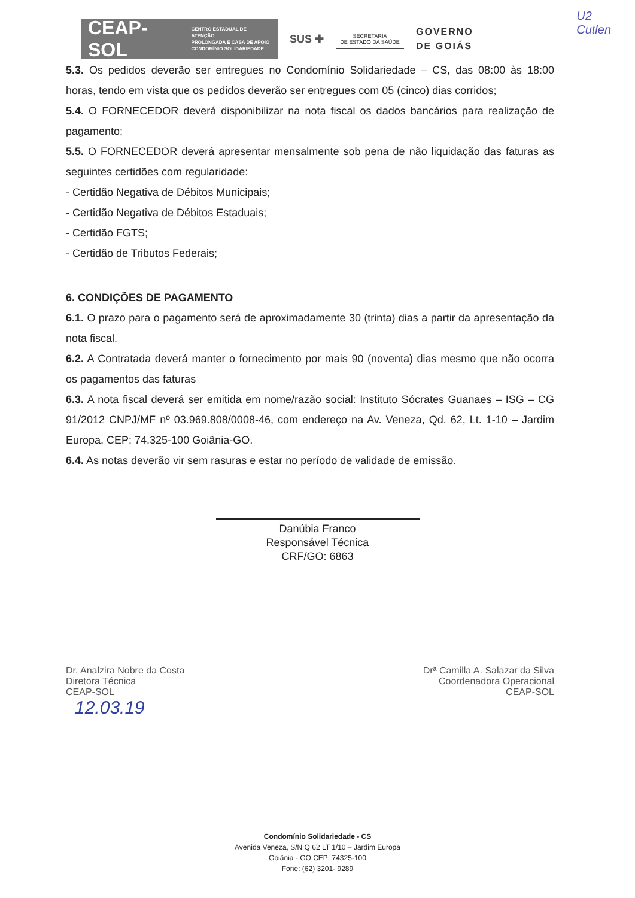CEAP-SOL CENTRO ESTADUAL DE ATENÇÃO
PROLONGADA E CASA DE APOIO
CONDOMÍNIO SOLIDARIEDADE
SUS ✚
SECRETARIA
DE ESTADO DA SAÚDE
GOVERNO
DE GOIÁS
U2
Cutlen
5.3. Os pedidos deverão ser entregues no Condomínio Solidariedade – CS, das 08:00 às 18:00 horas, tendo em vista que os pedidos deverão ser entregues com 05 (cinco) dias corridos;
5.4. O FORNECEDOR deverá disponibilizar na nota fiscal os dados bancários para realização de pagamento;
5.5. O FORNECEDOR deverá apresentar mensalmente sob pena de não liquidação das faturas as seguintes certidões com regularidade:
- Certidão Negativa de Débitos Municipais;
- Certidão Negativa de Débitos Estaduais;
- Certidão FGTS;
- Certidão de Tributos Federais;
6. CONDIÇÕES DE PAGAMENTO
6.1. O prazo para o pagamento será de aproximadamente 30 (trinta) dias a partir da apresentação da nota fiscal.
6.2. A Contratada deverá manter o fornecimento por mais 90 (noventa) dias mesmo que não ocorra os pagamentos das faturas
6.3. A nota fiscal deverá ser emitida em nome/razão social: Instituto Sócrates Guanaes – ISG – CG 91/2012 CNPJ/MF nº 03.969.808/0008-46, com endereço na Av. Veneza, Qd. 62, Lt. 1-10 – Jardim Europa, CEP: 74.325-100 Goiânia-GO.
6.4. As notas deverão vir sem rasuras e estar no período de validade de emissão.
Danúbia Franco
Responsável Técnica
CRF/GO: 6863
Dr. Analzira Nobre da Costa
Diretora Técnica
CEAP-SOL
Drª Camilla A. Salazar da Silva
Coordenadora Operacional
CEAP-SOL
12.03.19
Condomínio Solidariedade - CS
Avenida Veneza, S/N Q 62 LT 1/10 – Jardim Europa
Goiânia - GO CEP: 74325-100
Fone: (62) 3201- 9289